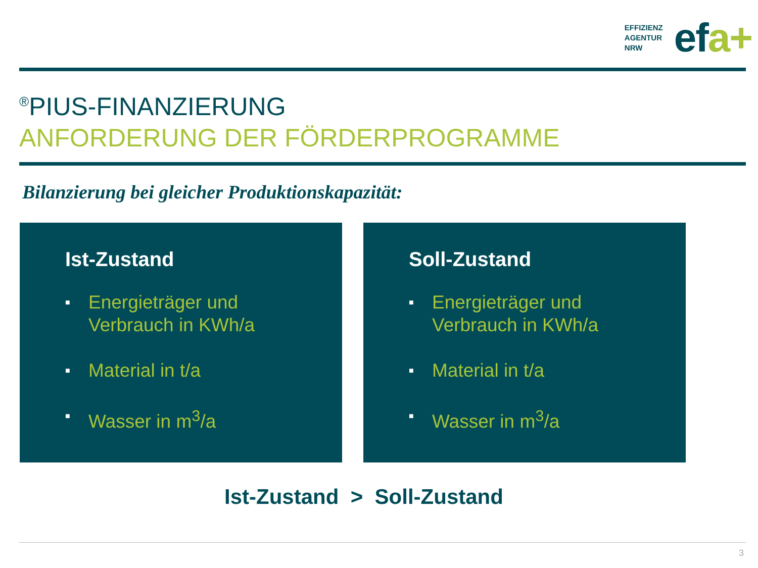EFFIZIENZ
AGENTUR
NRW
efa+
<sup>®</sup>PIUS-FINANZIERUNG
ANFORDERUNG DER FÖRDERPROGRAMME
Bilanzierung bei gleicher Produktionskapazität:
Ist-Zustand
■ Energieträger und
Verbrauch in KWh/a
■ Material in t/a
■ Wasser in m<sup>3</sup>/a
Soll-Zustand
■ Energieträger und
Verbrauch in KWh/a
■ Material in t/a
■ Wasser in m<sup>3</sup>/a
Ist-Zustand > Soll-Zustand
3